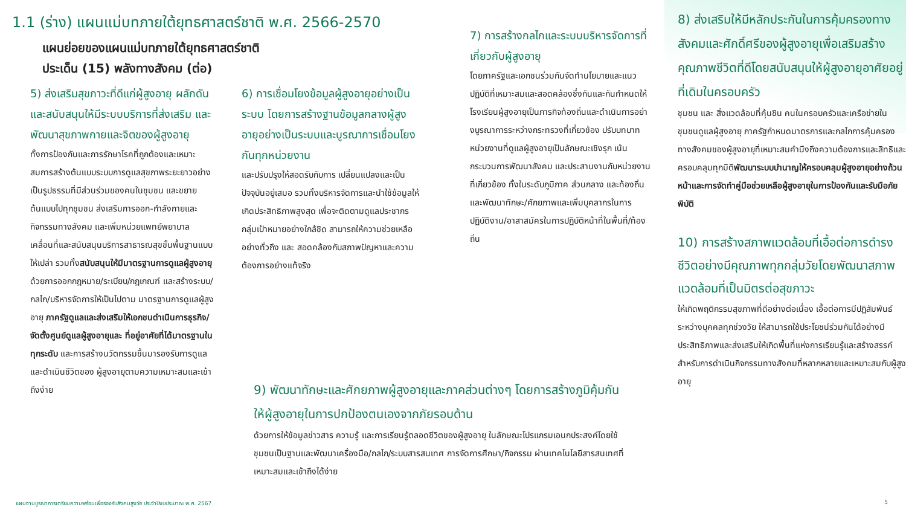1.1 (ร่าง) แผนแม่บทภายใต้ยุทธศาสตร์ชาติ พ.ศ. 2566-2570
แผนย่อยของแผนแม่บทภายใต้ยุทธศาสตร์ชาติ
ประเด็น (15) พลังทางสังคม (ต่อ)
5) ส่งเสริมสุขภาวะที่ดีแก่ผู้สูงอายุ ผลักดันและสนับสนุนให้มีระบบบริการที่ส่งเสริม และพัฒนาสุขภาพกายและจิตของผู้สูงอายุ
ทั้งการป้องกันและการรักษาโรคที่ถูกต้องและเหมาะสมการสร้างต้นแบบระบบการดูแลสุขภาพระยะยาวอย่างเป็นรูปธรรมที่มีส่วนร่วมของคนในชุมชน และขยายต้นแบบไปทุกชุมชน ส่งเสริมการออก-กำลังกายและกิจกรรมทางสังคม และเพิ่มหน่วยแพทย์พยาบาล เคลื่อนที่และสนับสนุนบริการสาธารณสุขขั้นพื้นฐานแบบให้เปล่า รวมทั้งสนับสนุนให้มีมาตรฐานการดูแลผู้สูงอายุ ด้วยการออกกฎหมาย/ระเบียบ/กฎเกณฑ์ และสร้างระบบ/กลไก/บริหารจัดการให้เป็นไปตาม มาตรฐานการดูแลผู้สูงอายุ ภาครัฐดูแลและส่งเสริมให้เอกชนดำเนินการธุรกิจ/จัดตั้งศูนย์ดูแลผู้สูงอายุและ ที่อยู่อาศัยที่ได้มาตรฐานในทุกระดับ และการสร้างนวัตกรรมขึ้นมารองรับการดูแลและดำเนินชีวิตของ ผู้สูงอายุตามความเหมาะสมและเข้าถึงง่าย
6) การเชื่อมโยงข้อมูลผู้สูงอายุอย่างเป็นระบบ โดยการสร้างฐานข้อมูลกลางผู้สูงอายุอย่างเป็นระบบและบูรณาการเชื่อมโยงกันทุกหน่วยงาน
และปรับปรุงให้สอดรับกับการ เปลี่ยนแปลงและเป็นปัจจุบันอยู่เสมอ รวมทั้งบริหารจัดการและนำใช้ข้อมูลให้เกิดประสิทธิภาพสูงสุด เพื่อจะติดตามดูแลประชากรกลุ่มเป้าหมายอย่างใกล้ชิด สามารถให้ความช่วยเหลืออย่างทั่วถึง และ สอดคล้องกับสภาพปัญหาและความต้องการอย่างแท้จริง
7) การสร้างกลไกและระบบบริหารจัดการที่เกี่ยวกับผู้สูงอายุ
โดยภาครัฐและเอกชนร่วมกันจัดทำนโยบายและแนวปฏิบัติที่เหมาะสมและสอดคล้องซึ่งกันและกันกำหนดให้โรงเรียนผู้สูงอายุเป็นภารกิจท้องถิ่นและดำเนินการอย่างบูรณาการระหว่างกระทรวงที่เกี่ยวข้อง ปรับบทบาท หน่วยงานที่ดูแลผู้สูงอายุเป็นลักษณะเชิงรุก เน้นกระบวนการพัฒนาสังคม และประสานงานกับหน่วยงาน ที่เกี่ยวข้อง ทั้งในระดับภูมิภาค ส่วนกลาง และท้องถิ่น และพัฒนาทักษะ/ศักยภาพและเพิ่มบุคลากรในการ ปฏิบัติงาน/อาสาสมัครในการปฏิบัติหน้าที่ในพื้นที่/ท้องถิ่น
8) ส่งเสริมให้มีหลักประกันในการคุ้มครองทางสังคมและศักดิ์ศรีของผู้สูงอายุเพื่อเสริมสร้างคุณภาพชีวิตที่ดีโดยสนับสนุนให้ผู้สูงอายุอาศัยอยู่ที่เดิมในครอบครัว
ชุมชน และ สิ่งแวดล้อมที่คุ้นชิน คนในครอบครัวและเครือข่ายในชุมชนดูแลผู้สูงอายุ ภาครัฐกำหนดมาตรการและกลไกการคุ้มครองทางสังคมของผู้สูงอายุที่เหมาะสมคำนึงถึงความต้องการและสิทธิและครอบคลุมทุกมิติพัฒนาระบบบำนาญให้ครอบคลุมผู้สูงอายุอย่างถ้วนหน้าและการจัดทำคู่มือช่วยเหลือผู้สูงอายุในการป้องกันและรับมือภัยพิบัติ
10) การสร้างสภาพแวดล้อมที่เอื้อต่อการดำรงชีวิตอย่างมีคุณภาพทุกกลุ่มวัยโดยพัฒนาสภาพแวดล้อมที่เป็นมิตรต่อสุขภาวะ
ให้เกิดพฤติกรรมสุขภาพที่ดีอย่างต่อเนื่อง เอื้อต่อการมีปฏิสัมพันธ์ระหว่างบุคคลทุกช่วงวัย ให้สามารถใช้ประโยชน์ร่วมกันได้อย่างมีประสิทธิภาพและส่งเสริมให้เกิดพื้นที่แห่งการเรียนรู้และสร้างสรรค์สำหรับการดำเนินกิจกรรมทางสังคมที่หลากหลายและเหมาะสมกับผู้สูงอายุ
9) พัฒนาทักษะและศักยภาพผู้สูงอายุและภาคส่วนต่างๆ โดยการสร้างภูมิคุ้มกันให้ผู้สูงอายุในการปกป้องตนเองจากภัยรอบด้าน
ด้วยการให้ข้อมูลข่าวสาร ความรู้ และการเรียนรู้ตลอดชีวิตของผู้สูงอายุ ในลักษณะโปรแกรมเอนกประสงค์โดยใช้ชุมชนเป็นฐานและพัฒนาเครื่องมือ/กลไก/ระบบสารสนเทศ การจัดการศึกษา/กิจกรรม ผ่านเทคโนโลยีสารสนเทศที่เหมาะสมและเข้าถึงได้ง่าย
แผนงานบูรณาการเตรียมความพร้อมเพื่อรองรับสังคมสูงวัย ประจำปีงบประมาณ พ.ศ. 2567 5